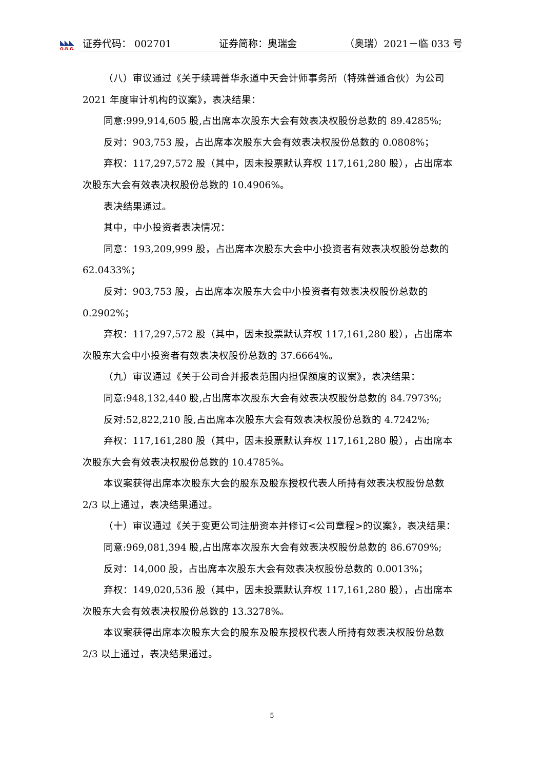◣◣◣
O.R.G.
证券代码： 002701 证券简称：奥瑞金 （奥瑞）2021－临 033 号
（八）审议通过《关于续聘普华永道中天会计师事务所（特殊普通合伙）为公司 2021 年度审计机构的议案》，表决结果：
同意:999,914,605 股,占出席本次股东大会有效表决权股份总数的 89.4285%;
反对：903,753 股，占出席本次股东大会有效表决权股份总数的 0.0808%；
弃权：117,297,572 股（其中，因未投票默认弃权 117,161,280 股），占出席本次股东大会有效表决权股份总数的 10.4906%。
表决结果通过。
其中，中小投资者表决情况：
同意：193,209,999 股，占出席本次股东大会中小投资者有效表决权股份总数的 62.0433%；
反对：903,753 股，占出席本次股东大会中小投资者有效表决权股份总数的 0.2902%；
弃权：117,297,572 股（其中，因未投票默认弃权 117,161,280 股），占出席本次股东大会中小投资者有效表决权股份总数的 37.6664%。
（九）审议通过《关于公司合并报表范围内担保额度的议案》，表决结果：
同意:948,132,440 股,占出席本次股东大会有效表决权股份总数的 84.7973%;
反对:52,822,210 股,占出席本次股东大会有效表决权股份总数的 4.7242%;
弃权：117,161,280 股（其中，因未投票默认弃权 117,161,280 股），占出席本次股东大会有效表决权股份总数的 10.4785%。
本议案获得出席本次股东大会的股东及股东授权代表人所持有效表决权股份总数 2/3 以上通过，表决结果通过。
（十）审议通过《关于变更公司注册资本并修订<公司章程>的议案》，表决结果：
同意:969,081,394 股,占出席本次股东大会有效表决权股份总数的 86.6709%;
反对：14,000 股，占出席本次股东大会有效表决权股份总数的 0.0013%；
弃权：149,020,536 股（其中，因未投票默认弃权 117,161,280 股），占出席本次股东大会有效表决权股份总数的 13.3278%。
本议案获得出席本次股东大会的股东及股东授权代表人所持有效表决权股份总数 2/3 以上通过，表决结果通过。
5